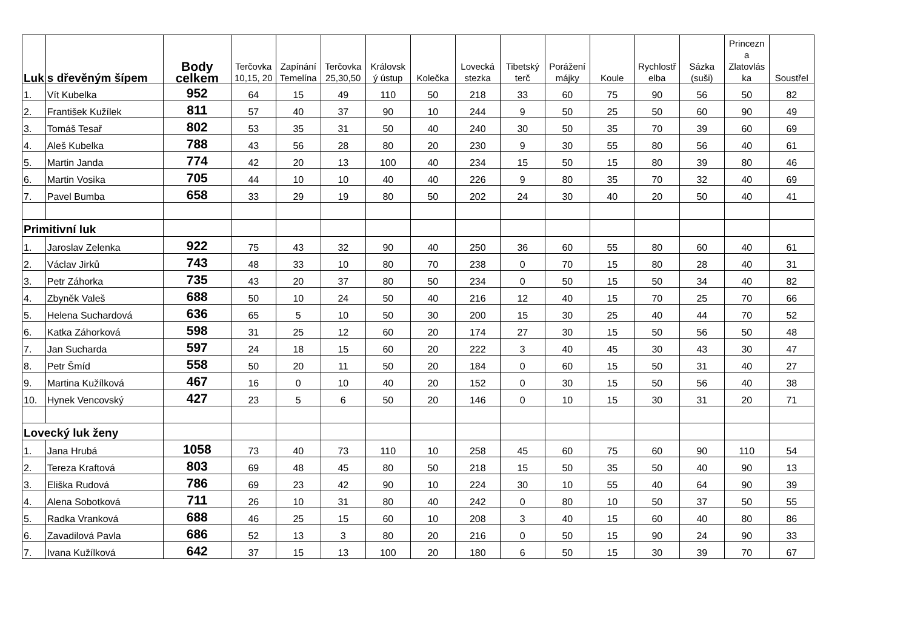| Luk | s dřevěným šípem | Body celkem | Terčovka 10,15, 20 | Zapínání Temelína | Terčovka 25,30,50 | Královsk ý ústup | Kolečka | Lovecká stezka | Tibetský terč | Porážení májky | Koule | Rychlostř elba | Sázka (suši) | Princezn a Zlatovlás ka | Soustřel |
| --- | --- | --- | --- | --- | --- | --- | --- | --- | --- | --- | --- | --- | --- | --- | --- |
| 1. | Vít Kubelka | 952 | 64 | 15 | 49 | 110 | 50 | 218 | 33 | 60 | 75 | 90 | 56 | 50 | 82 |
| 2. | František Kužílek | 811 | 57 | 40 | 37 | 90 | 10 | 244 | 9 | 50 | 25 | 50 | 60 | 90 | 49 |
| 3. | Tomáš Tesař | 802 | 53 | 35 | 31 | 50 | 40 | 240 | 30 | 50 | 35 | 70 | 39 | 60 | 69 |
| 4. | Aleš Kubelka | 788 | 43 | 56 | 28 | 80 | 20 | 230 | 9 | 30 | 55 | 80 | 56 | 40 | 61 |
| 5. | Martin Janda | 774 | 42 | 20 | 13 | 100 | 40 | 234 | 15 | 50 | 15 | 80 | 39 | 80 | 46 |
| 6. | Martin Vosika | 705 | 44 | 10 | 10 | 40 | 40 | 226 | 9 | 80 | 35 | 70 | 32 | 40 | 69 |
| 7. | Pavel Bumba | 658 | 33 | 29 | 19 | 80 | 50 | 202 | 24 | 30 | 40 | 20 | 50 | 40 | 41 |
| Primitivní luk | | | | | | | | | | | | | | | |
| 1. | Jaroslav Zelenka | 922 | 75 | 43 | 32 | 90 | 40 | 250 | 36 | 60 | 55 | 80 | 60 | 40 | 61 |
| 2. | Václav Jirků | 743 | 48 | 33 | 10 | 80 | 70 | 238 | 0 | 70 | 15 | 80 | 28 | 40 | 31 |
| 3. | Petr Záhorka | 735 | 43 | 20 | 37 | 80 | 50 | 234 | 0 | 50 | 15 | 50 | 34 | 40 | 82 |
| 4. | Zbyněk Valeš | 688 | 50 | 10 | 24 | 50 | 40 | 216 | 12 | 40 | 15 | 70 | 25 | 70 | 66 |
| 5. | Helena Suchardová | 636 | 65 | 5 | 10 | 50 | 30 | 200 | 15 | 30 | 25 | 40 | 44 | 70 | 52 |
| 6. | Katka Záhorková | 598 | 31 | 25 | 12 | 60 | 20 | 174 | 27 | 30 | 15 | 50 | 56 | 50 | 48 |
| 7. | Jan Sucharda | 597 | 24 | 18 | 15 | 60 | 20 | 222 | 3 | 40 | 45 | 30 | 43 | 30 | 47 |
| 8. | Petr Šmíd | 558 | 50 | 20 | 11 | 50 | 20 | 184 | 0 | 60 | 15 | 50 | 31 | 40 | 27 |
| 9. | Martina Kužílková | 467 | 16 | 0 | 10 | 40 | 20 | 152 | 0 | 30 | 15 | 50 | 56 | 40 | 38 |
| 10. | Hynek Vencovský | 427 | 23 | 5 | 6 | 50 | 20 | 146 | 0 | 10 | 15 | 30 | 31 | 20 | 71 |
| Lovecký luk ženy | | | | | | | | | | | | | | | |
| 1. | Jana Hrubá | 1058 | 73 | 40 | 73 | 110 | 10 | 258 | 45 | 60 | 75 | 60 | 90 | 110 | 54 |
| 2. | Tereza Kraftová | 803 | 69 | 48 | 45 | 80 | 50 | 218 | 15 | 50 | 35 | 50 | 40 | 90 | 13 |
| 3. | Eliška Rudová | 786 | 69 | 23 | 42 | 90 | 10 | 224 | 30 | 10 | 55 | 40 | 64 | 90 | 39 |
| 4. | Alena Sobotková | 711 | 26 | 10 | 31 | 80 | 40 | 242 | 0 | 80 | 10 | 50 | 37 | 50 | 55 |
| 5. | Radka Vranková | 688 | 46 | 25 | 15 | 60 | 10 | 208 | 3 | 40 | 15 | 60 | 40 | 80 | 86 |
| 6. | Zavadilová Pavla | 686 | 52 | 13 | 3 | 80 | 20 | 216 | 0 | 50 | 15 | 90 | 24 | 90 | 33 |
| 7. | Ivana Kužílková | 642 | 37 | 15 | 13 | 100 | 20 | 180 | 6 | 50 | 15 | 30 | 39 | 70 | 67 |